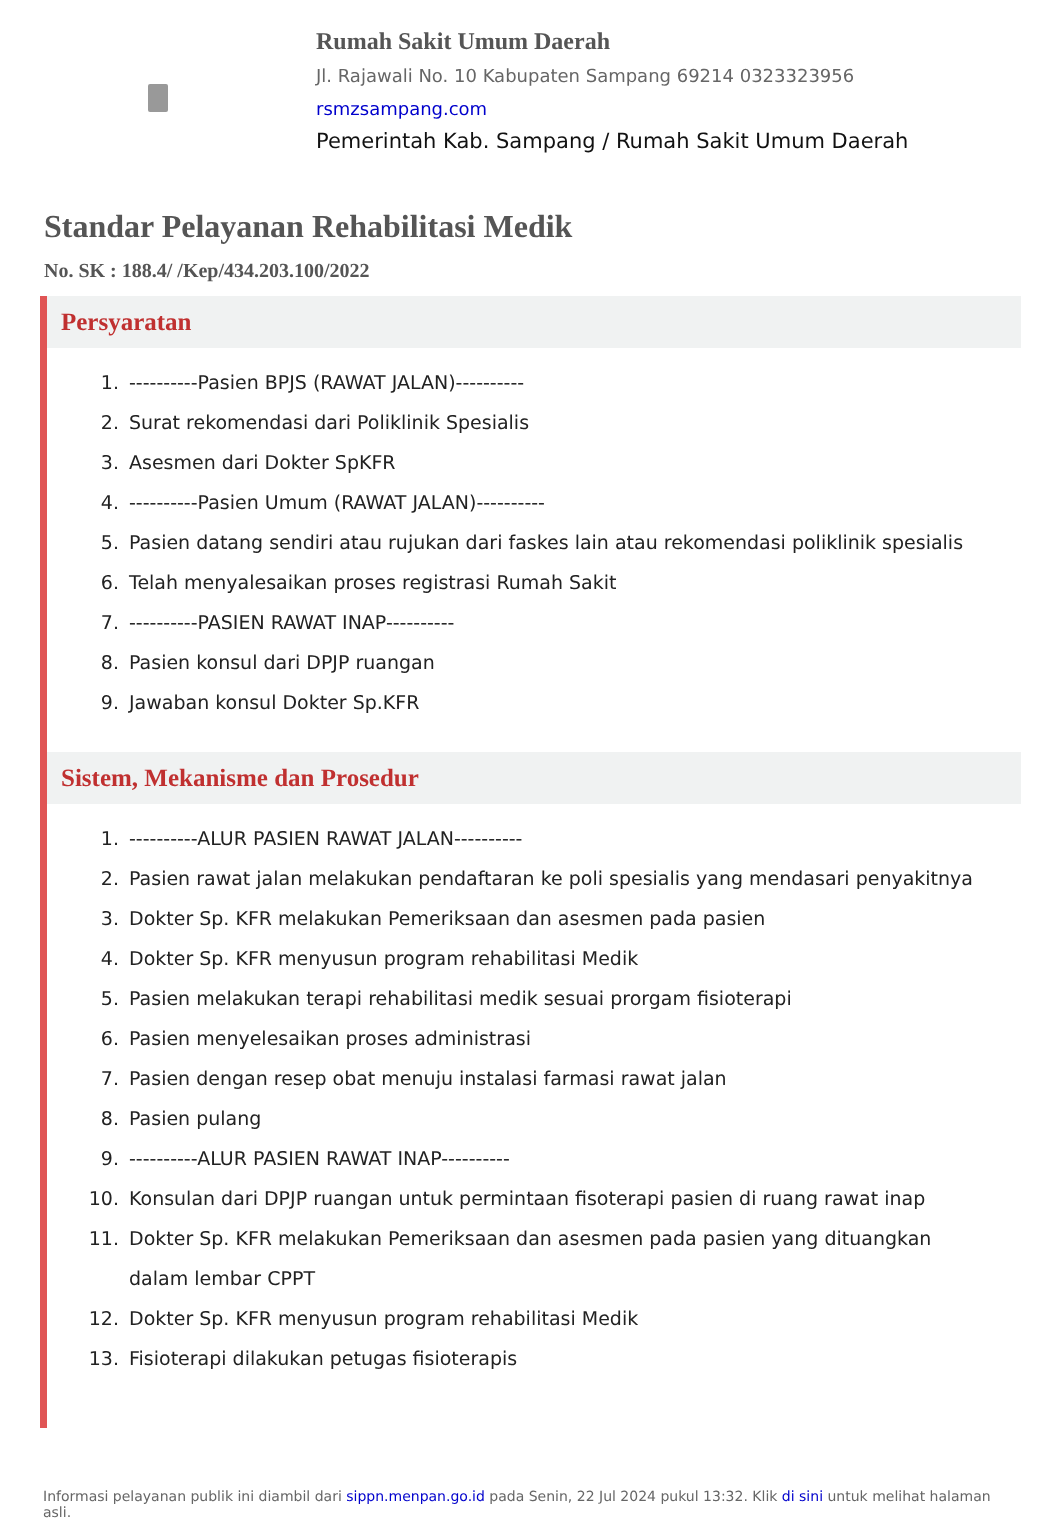Rumah Sakit Umum Daerah
Jl. Rajawali No. 10 Kabupaten Sampang 69214 0323323956
rsmzsampang.com
Pemerintah Kab. Sampang / Rumah Sakit Umum Daerah
Standar Pelayanan Rehabilitasi Medik
No. SK : 188.4/ /Kep/434.203.100/2022
Persyaratan
1. ----------Pasien BPJS (RAWAT JALAN)----------
2. Surat rekomendasi dari Poliklinik Spesialis
3. Asesmen dari Dokter SpKFR
4. ----------Pasien Umum (RAWAT JALAN)----------
5. Pasien datang sendiri atau rujukan dari faskes lain atau rekomendasi poliklinik spesialis
6. Telah menyalesaikan proses registrasi Rumah Sakit
7. ----------PASIEN RAWAT INAP----------
8. Pasien konsul dari DPJP ruangan
9. Jawaban konsul Dokter Sp.KFR
Sistem, Mekanisme dan Prosedur
1. ----------ALUR PASIEN RAWAT JALAN----------
2. Pasien rawat jalan melakukan pendaftaran ke poli spesialis yang mendasari penyakitnya
3. Dokter Sp. KFR melakukan Pemeriksaan dan asesmen pada pasien
4. Dokter Sp. KFR menyusun program rehabilitasi Medik
5. Pasien melakukan terapi rehabilitasi medik sesuai prorgam fisioterapi
6. Pasien menyelesaikan proses administrasi
7. Pasien dengan resep obat menuju instalasi farmasi rawat jalan
8. Pasien pulang
9. ----------ALUR PASIEN RAWAT INAP----------
10. Konsulan dari DPJP ruangan untuk permintaan fisoterapi pasien di ruang rawat inap
11. Dokter Sp. KFR melakukan Pemeriksaan dan asesmen pada pasien yang dituangkan dalam lembar CPPT
12. Dokter Sp. KFR menyusun program rehabilitasi Medik
13. Fisioterapi dilakukan petugas fisioterapis
Informasi pelayanan publik ini diambil dari sippn.menpan.go.id pada Senin, 22 Jul 2024 pukul 13:32. Klik di sini untuk melihat halaman asli.